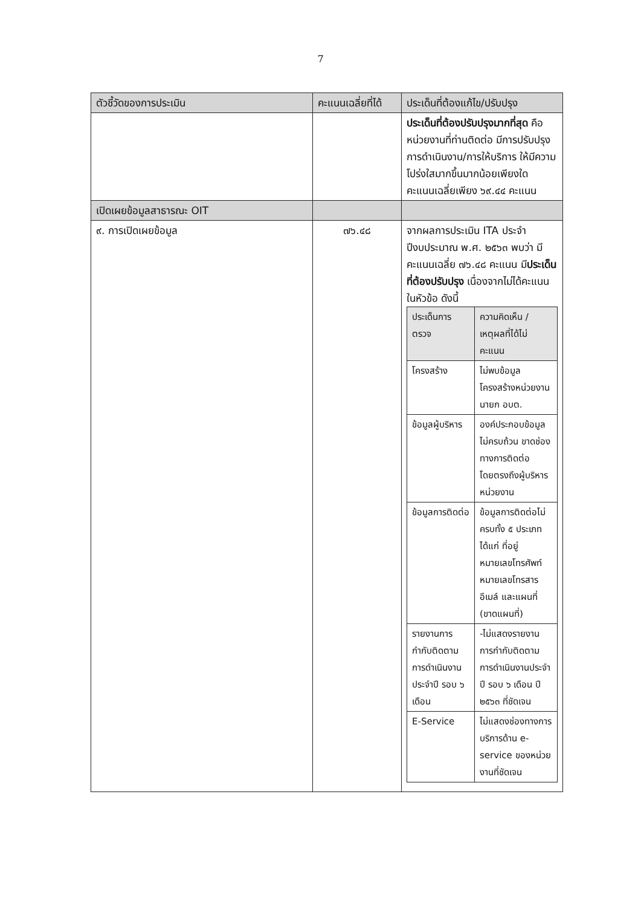7
| ตัวชี้วัดของการประเมิน | คะแนนเฉลี่ยที่ได้ | ประเด็นที่ต้องแก้ไข/ปรับปรุง |
| --- | --- | --- |
| | | ประเด็นที่ต้องปรับปรุงมากที่สุด คือ หน่วยงานที่ท่านติดต่อ มีการปรับปรุงการดำเนินงาน/การให้บริการ ให้มีความโปร่งใสมากขึ้นมากน้อยเพียงใด คะแนนเฉลี่ยเพียง ๖๙.๔๔ คะแนน |
| เปิดเผยข้อมูลสาธารณะ OIT | | |
| ๙. การเปิดเผยข้อมูล | ๗๖.๔๘ | จากผลการประเมิน ITA ประจำปีงบประมาณ พ.ศ. ๒๕๖๓ พบว่า มีคะแนนเฉลี่ย ๗๖.๔๘ คะแนน มี ประเด็นที่ต้องปรับปรุง เนื่องจากไม่ได้คะแนนในหัวข้อ ดังนี้ / ประเด็นการตรวจ / ความคิดเห็น / เหตุผลที่ได้ไม่คะแนน / / --- / --- / / โครงสร้าง / ไม่พบข้อมูลโครงสร้างหน่วยงานนายก อบต. / / ข้อมูลผู้บริหาร / องค์ประกอบข้อมูลไม่ครบถ้วน ขาดช่องทางการติดต่อโดยตรงถึงผู้บริหารหน่วยงาน / / ข้อมูลการติดต่อ / ข้อมูลการติดต่อไม่ครบทั้ง ๕ ประเภท ได้แก่ ที่อยู่ หมายเลขโทรศัพท์ หมายเลขโทรสาร อีเมล์ และแผนที่ (ขาดแผนที่) / / รายงานการกำกับติดตามการดำเนินงานประจำปี รอบ ๖ เดือน / -ไม่แสดงรายงานการกำกับติดตามการดำเนินงานประจำปี รอบ ๖ เดือน ปี ๒๕๖๓ ที่ชัดเจน / / E-Service / ไม่แสดงช่องทางการบริการด้าน e-service ของหน่วยงานที่ชัดเจน / |